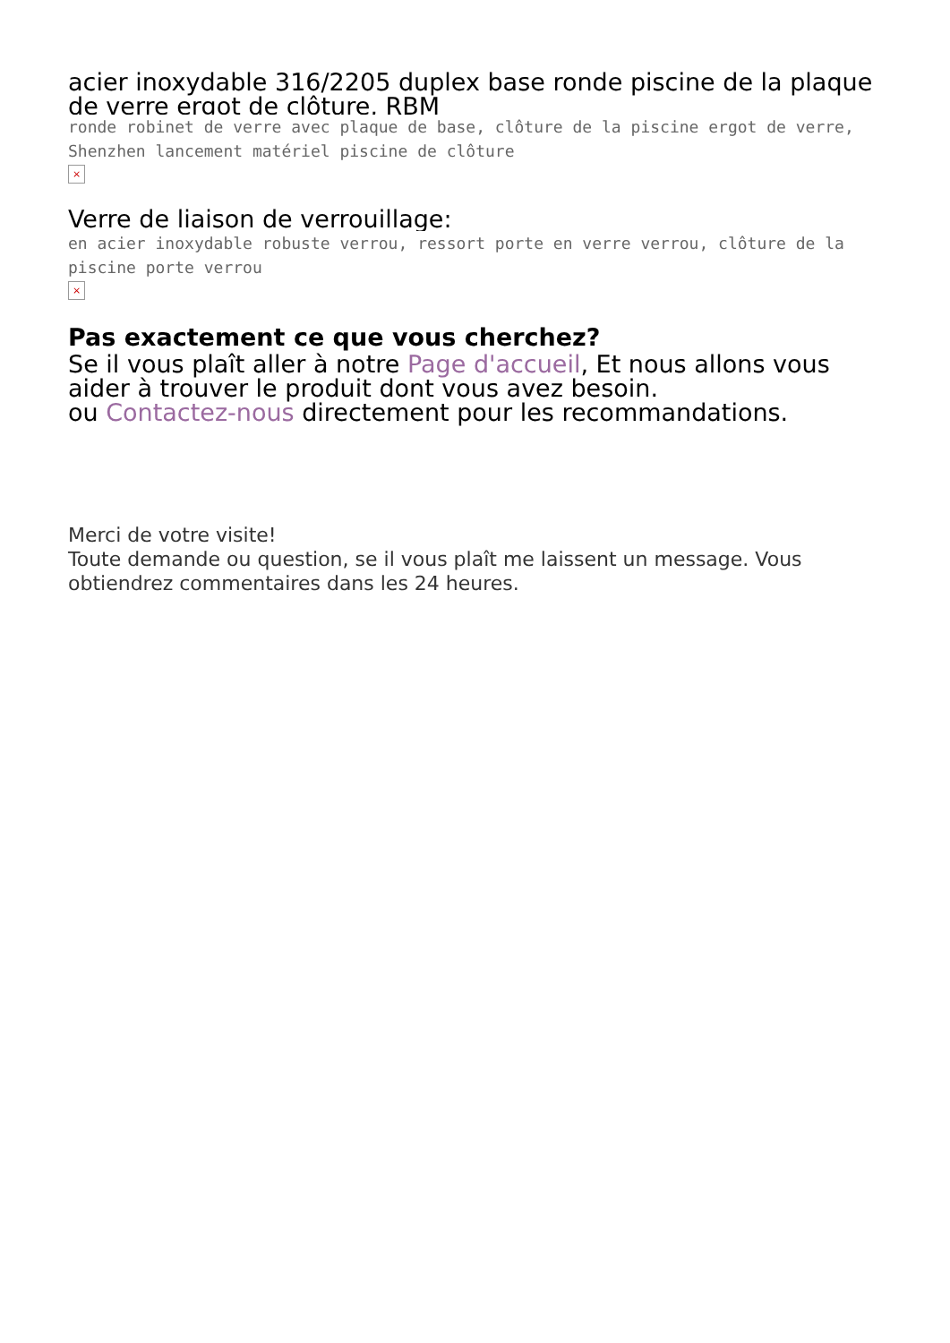acier inoxydable 316/2205 duplex base ronde piscine de la plaque de verre ergot de clôture, RBM
ronde robinet de verre avec plaque de base, clôture de la piscine ergot de verre, Shenzhen lancement matériel piscine de clôture
×
Verre de liaison de verrouillage:
en acier inoxydable robuste verrou, ressort porte en verre verrou, clôture de la piscine porte verrou
×
Pas exactement ce que vous cherchez?
Se il vous plaît aller à notre Page d'accueil, Et nous allons vous aider à trouver le produit dont vous avez besoin.
ou Contactez-nous directement pour les recommandations.
Merci de votre visite!
Toute demande ou question, se il vous plaît me laissent un message. Vous obtiendrez commentaires dans les 24 heures.